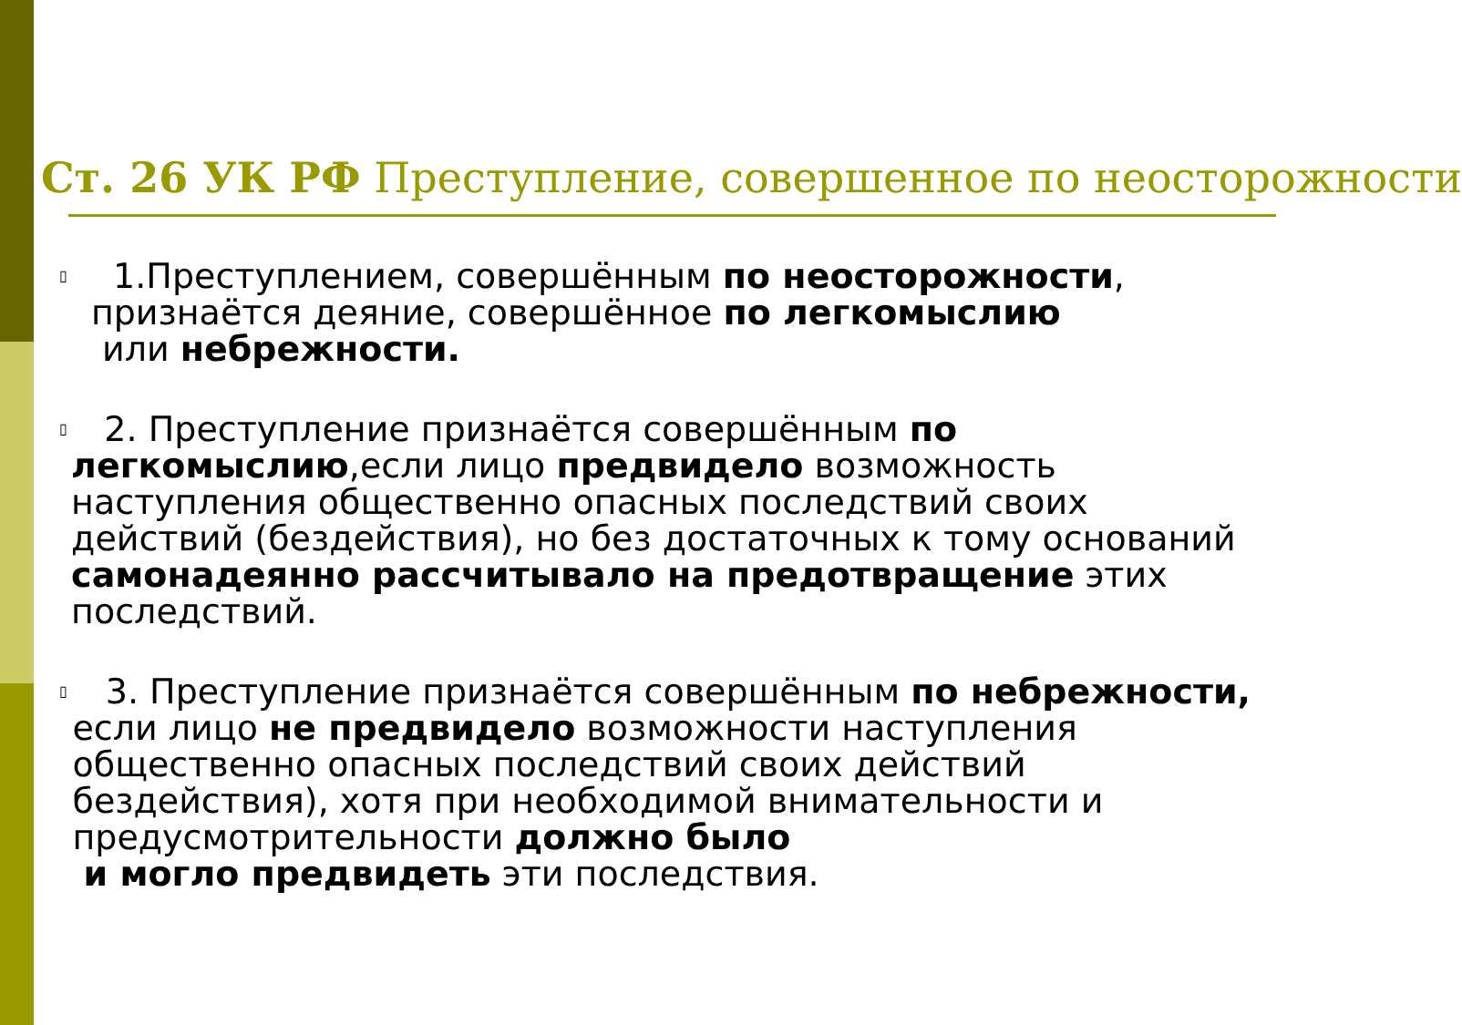Ст. 26 УК РФ Преступление, совершенное по неосторожности
▯
1.Преступлением, совершённым по неосторожности, признаётся деяние, совершённое по легкомыслию
или небрежности.
▯
2. Преступление признаётся совершённым по легкомыслию,если лицо предвидело возможность наступления общественно опасных последствий своих действий (бездействия), но без достаточных к тому оснований самонадеянно рассчитывало на предотвращение этих последствий.
▯
3. Преступление признаётся совершённым по небрежности, если лицо не предвидело возможности наступления общественно опасных последствий своих действий бездействия), хотя при необходимой внимательности и предусмотрительности должно было
и могло предвидеть эти последствия.